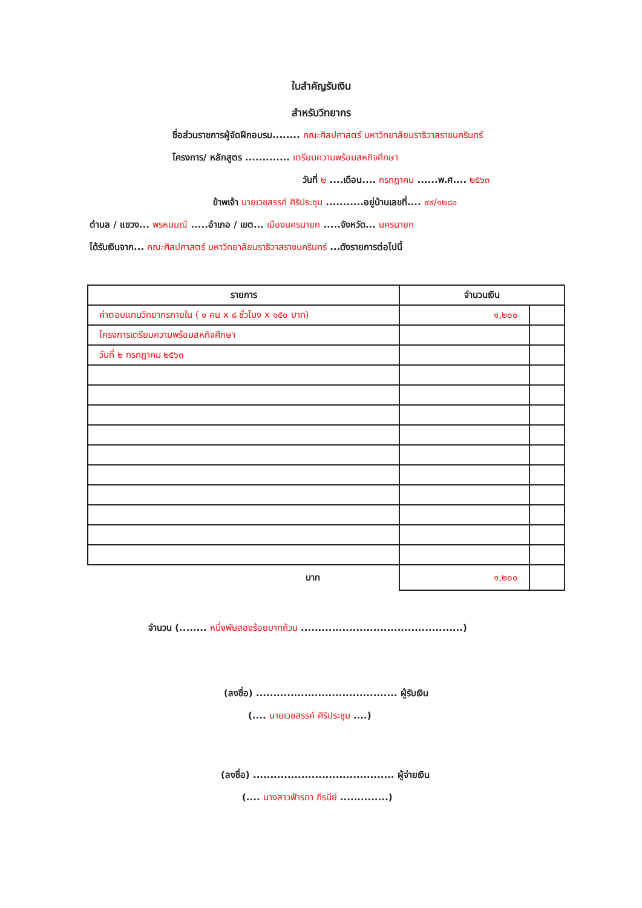ใบสำคัญรับเงิน
สำหรับวิทยากร
ชื่อส่วนราชการผู้จัดฝึกอบรม........ คณะศิลปศาสตร์ มหาวิทยาลัยนราธิวาสราชนครินทร์
โครงการ/ หลักสูตร ............. เตรียมความพร้อมสหกิจศึกษา
วันที่ ๒ ....เดือน.... กรกฎาคม ......พ.ศ.... ๒๕๖๓
ข้าพเจ้า นายเวชสรรค์ ศิริประชุม ...........อยู่บ้านเลขที่.... ๙๙/๑๒๘๑
ตำบล / แขวง... พรหมมณี .....อำเภอ / เขต... เมืองนครนายก .....จังหวัด... นครนายก
ได้รับเงินจาก... คณะศิลปศาสตร์ มหาวิทยาลัยนราธิวาสราชนครินทร์ ...ดังรายการต่อไปนี้
| รายการ | จำนวนเงิน | |
| --- | --- | --- |
| ค่าตอบแทนวิทยากรภายใน ( ๑ คน x ๘ ชั่วโมง x ๑๕๐ บาท) | ๑,๒๐๐ | |
| โครงการเตรียมความพร้อมสหกิจศึกษา | | |
| วันที่ ๒ กรกฎาคม ๒๕๖๓ | | |
| บาท | ๑,๒๐๐ | |
จำนวน (........ หนึ่งพันสองร้อยบาทถ้วน ...............................................)
(ลงชื่อ) ......................................... ผู้รับเงิน
(.... นายเวชสรรค์ ศิริประชุม ....)
(ลงชื่อ) ......................................... ผู้จ่ายเงิน
(.... นางสาวฟ้ารดา ภีรนีย์ ..............)